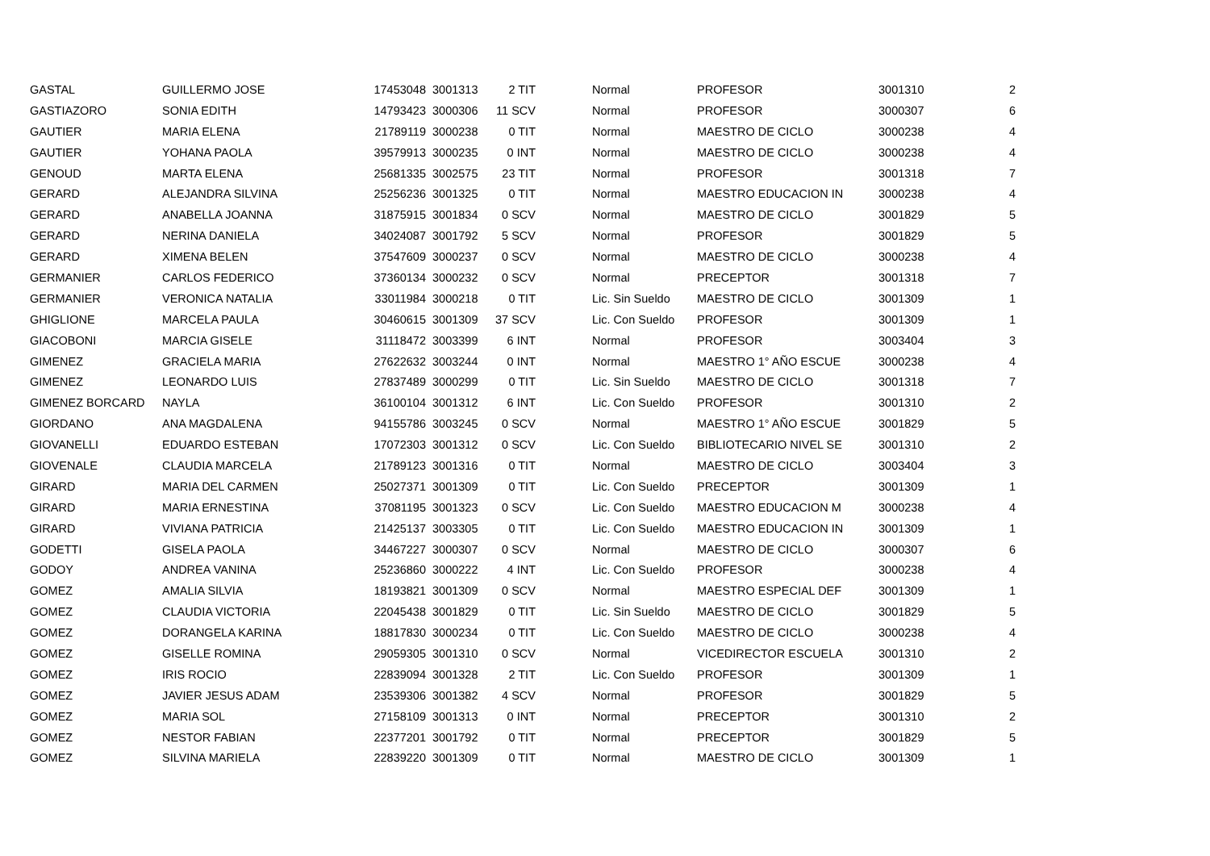| GASTAL | GUILLERMO JOSE | 17453048 | 3001313 | 2 TIT | Normal | PROFESOR | 3001310 | 2 |
| GASTIAZORO | SONIA EDITH | 14793423 | 3000306 | 11 SCV | Normal | PROFESOR | 3000307 | 6 |
| GAUTIER | MARIA ELENA | 21789119 | 3000238 | 0 TIT | Normal | MAESTRO DE CICLO | 3000238 | 4 |
| GAUTIER | YOHANA PAOLA | 39579913 | 3000235 | 0 INT | Normal | MAESTRO DE CICLO | 3000238 | 4 |
| GENOUD | MARTA ELENA | 25681335 | 3002575 | 23 TIT | Normal | PROFESOR | 3001318 | 7 |
| GERARD | ALEJANDRA SILVINA | 25256236 | 3001325 | 0 TIT | Normal | MAESTRO EDUCACION IN | 3000238 | 4 |
| GERARD | ANABELLA JOANNA | 31875915 | 3001834 | 0 SCV | Normal | MAESTRO DE CICLO | 3001829 | 5 |
| GERARD | NERINA DANIELA | 34024087 | 3001792 | 5 SCV | Normal | PROFESOR | 3001829 | 5 |
| GERARD | XIMENA BELEN | 37547609 | 3000237 | 0 SCV | Normal | MAESTRO DE CICLO | 3000238 | 4 |
| GERMANIER | CARLOS FEDERICO | 37360134 | 3000232 | 0 SCV | Normal | PRECEPTOR | 3001318 | 7 |
| GERMANIER | VERONICA NATALIA | 33011984 | 3000218 | 0 TIT | Lic. Sin Sueldo | MAESTRO DE CICLO | 3001309 | 1 |
| GHIGLIONE | MARCELA PAULA | 30460615 | 3001309 | 37 SCV | Lic. Con Sueldo | PROFESOR | 3001309 | 1 |
| GIACOBONI | MARCIA GISELE | 31118472 | 3003399 | 6 INT | Normal | PROFESOR | 3003404 | 3 |
| GIMENEZ | GRACIELA MARIA | 27622632 | 3003244 | 0 INT | Normal | MAESTRO 1° AÑO ESCUE | 3000238 | 4 |
| GIMENEZ | LEONARDO LUIS | 27837489 | 3000299 | 0 TIT | Lic. Sin Sueldo | MAESTRO DE CICLO | 3001318 | 7 |
| GIMENEZ BORCARD | NAYLA | 36100104 | 3001312 | 6 INT | Lic. Con Sueldo | PROFESOR | 3001310 | 2 |
| GIORDANO | ANA MAGDALENA | 94155786 | 3003245 | 0 SCV | Normal | MAESTRO 1° AÑO ESCUE | 3001829 | 5 |
| GIOVANELLI | EDUARDO ESTEBAN | 17072303 | 3001312 | 0 SCV | Lic. Con Sueldo | BIBLIOTECARIO NIVEL SE | 3001310 | 2 |
| GIOVENALE | CLAUDIA MARCELA | 21789123 | 3001316 | 0 TIT | Normal | MAESTRO DE CICLO | 3003404 | 3 |
| GIRARD | MARIA DEL CARMEN | 25027371 | 3001309 | 0 TIT | Lic. Con Sueldo | PRECEPTOR | 3001309 | 1 |
| GIRARD | MARIA ERNESTINA | 37081195 | 3001323 | 0 SCV | Lic. Con Sueldo | MAESTRO EDUCACION M | 3000238 | 4 |
| GIRARD | VIVIANA PATRICIA | 21425137 | 3003305 | 0 TIT | Lic. Con Sueldo | MAESTRO EDUCACION IN | 3001309 | 1 |
| GODETTI | GISELA PAOLA | 34467227 | 3000307 | 0 SCV | Normal | MAESTRO DE CICLO | 3000307 | 6 |
| GODOY | ANDREA VANINA | 25236860 | 3000222 | 4 INT | Lic. Con Sueldo | PROFESOR | 3000238 | 4 |
| GOMEZ | AMALIA SILVIA | 18193821 | 3001309 | 0 SCV | Normal | MAESTRO ESPECIAL DEF | 3001309 | 1 |
| GOMEZ | CLAUDIA VICTORIA | 22045438 | 3001829 | 0 TIT | Lic. Sin Sueldo | MAESTRO DE CICLO | 3001829 | 5 |
| GOMEZ | DORANGELA KARINA | 18817830 | 3000234 | 0 TIT | Lic. Con Sueldo | MAESTRO DE CICLO | 3000238 | 4 |
| GOMEZ | GISELLE ROMINA | 29059305 | 3001310 | 0 SCV | Normal | VICEDIRECTOR ESCUELA | 3001310 | 2 |
| GOMEZ | IRIS ROCIO | 22839094 | 3001328 | 2 TIT | Lic. Con Sueldo | PROFESOR | 3001309 | 1 |
| GOMEZ | JAVIER JESUS ADAM | 23539306 | 3001382 | 4 SCV | Normal | PROFESOR | 3001829 | 5 |
| GOMEZ | MARIA SOL | 27158109 | 3001313 | 0 INT | Normal | PRECEPTOR | 3001310 | 2 |
| GOMEZ | NESTOR FABIAN | 22377201 | 3001792 | 0 TIT | Normal | PRECEPTOR | 3001829 | 5 |
| GOMEZ | SILVINA MARIELA | 22839220 | 3001309 | 0 TIT | Normal | MAESTRO DE CICLO | 3001309 | 1 |